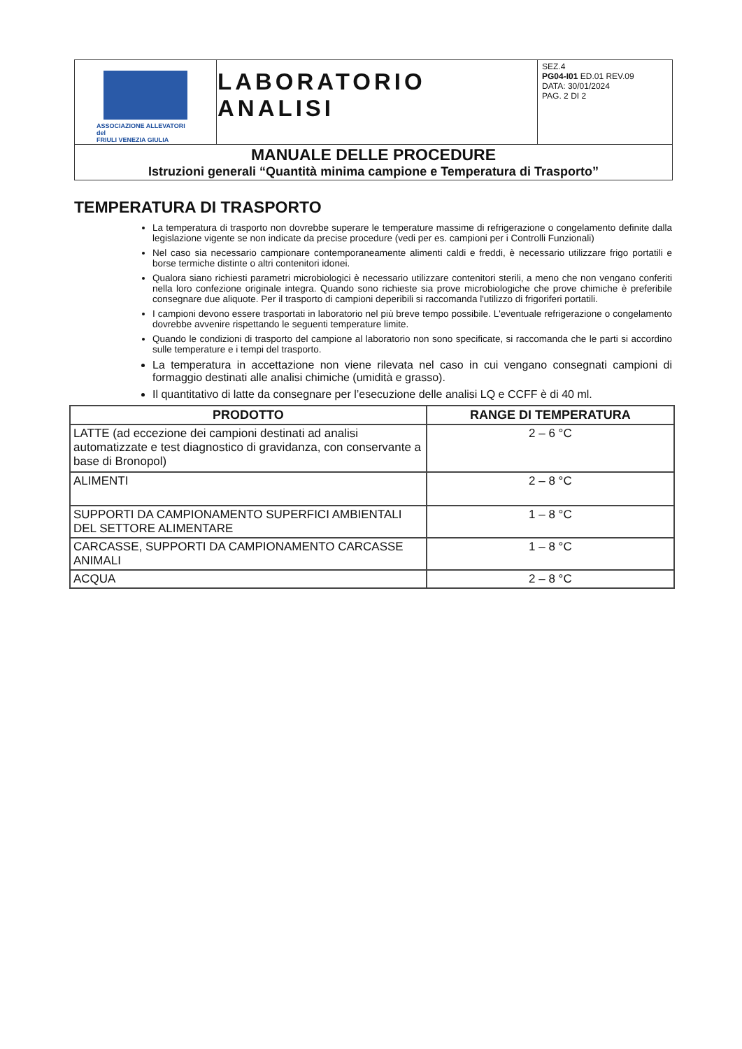| ASSOCIAZIONE ALLEVATORI del FRIULI VENEZIA GIULIA | LABORATORIO ANALISI | SEZ.4 PG04-I01 ED.01 REV.09 DATA: 30/01/2024 PAG. 2 DI 2 |
| MANUALE DELLE PROCEDURE Istruzioni generali “Quantità minima campione e Temperatura di Trasporto” | | |
TEMPERATURA DI TRASPORTO
La temperatura di trasporto non dovrebbe superare le temperature massime di refrigerazione o congelamento definite dalla legislazione vigente se non indicate da precise procedure (vedi per es. campioni per i Controlli Funzionali)
Nel caso sia necessario campionare contemporaneamente alimenti caldi e freddi, è necessario utilizzare frigo portatili e borse termiche distinte o altri contenitori idonei.
Qualora siano richiesti parametri microbiologici è necessario utilizzare contenitori sterili, a meno che non vengano conferiti nella loro confezione originale integra. Quando sono richieste sia prove microbiologiche che prove chimiche è preferibile consegnare due aliquote. Per il trasporto di campioni deperibili si raccomanda l'utilizzo di frigoriferi portatili.
I campioni devono essere trasportati in laboratorio nel più breve tempo possibile. L'eventuale refrigerazione o congelamento dovrebbe avvenire rispettando le seguenti temperature limite.
Quando le condizioni di trasporto del campione al laboratorio non sono specificate, si raccomanda che le parti si accordino sulle temperature e i tempi del trasporto.
La temperatura in accettazione non viene rilevata nel caso in cui vengano consegnati campioni di formaggio destinati alle analisi chimiche (umidità e grasso).
Il quantitativo di latte da consegnare per l’esecuzione delle analisi LQ e CCFF è di 40 ml.
| PRODOTTO | RANGE DI TEMPERATURA |
| --- | --- |
| LATTE (ad eccezione dei campioni destinati ad analisi automatizzate e test diagnostico di gravidanza, con conservante a base di Bronopol) | 2 – 6 °C |
| ALIMENTI | 2 – 8 °C |
| SUPPORTI DA CAMPIONAMENTO SUPERFICI AMBIENTALI DEL SETTORE ALIMENTARE | 1 – 8 °C |
| CARCASSE, SUPPORTI DA CAMPIONAMENTO CARCASSE ANIMALI | 1 – 8 °C |
| ACQUA | 2 – 8 °C |